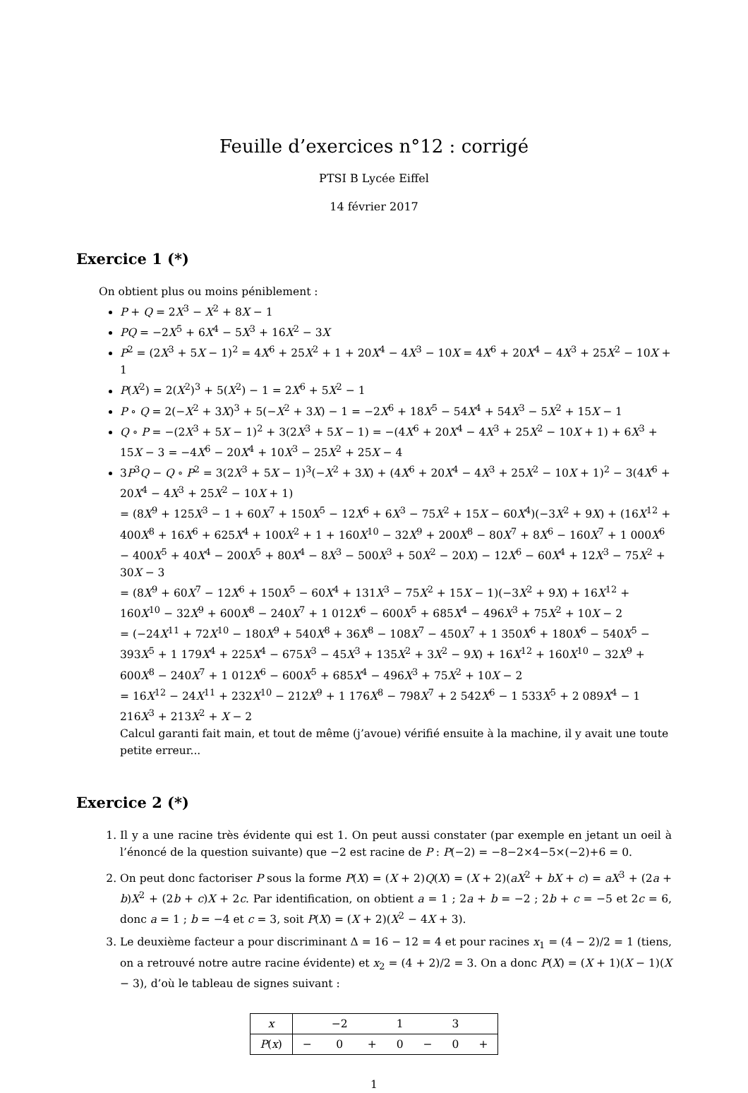Feuille d’exercices n°12 : corrigé
PTSI B Lycée Eiffel
14 février 2017
Exercice 1 (*)
On obtient plus ou moins péniblement :
P + Q = 2X<sup>3</sup> − X<sup>2</sup> + 8X − 1
PQ = −2X<sup>5</sup> + 6X<sup>4</sup> − 5X<sup>3</sup> + 16X<sup>2</sup> − 3X
P<sup>2</sup> = (2X<sup>3</sup> + 5X − 1)<sup>2</sup> = 4X<sup>6</sup> + 25X<sup>2</sup> + 1 + 20X<sup>4</sup> − 4X<sup>3</sup> − 10X = 4X<sup>6</sup> + 20X<sup>4</sup> − 4X<sup>3</sup> + 25X<sup>2</sup> − 10X + 1
P(X<sup>2</sup>) = 2(X<sup>2</sup>)<sup>3</sup> + 5(X<sup>2</sup>) − 1 = 2X<sup>6</sup> + 5X<sup>2</sup> − 1
P ∘ Q = 2(−X<sup>2</sup> + 3X)<sup>3</sup> + 5(−X<sup>2</sup> + 3X) − 1 = −2X<sup>6</sup> + 18X<sup>5</sup> − 54X<sup>4</sup> + 54X<sup>3</sup> − 5X<sup>2</sup> + 15X − 1
Q ∘ P = −(2X<sup>3</sup> + 5X − 1)<sup>2</sup> + 3(2X<sup>3</sup> + 5X − 1) = −(4X<sup>6</sup> + 20X<sup>4</sup> − 4X<sup>3</sup> + 25X<sup>2</sup> − 10X + 1) + 6X<sup>3</sup> + 15X − 3 = −4X<sup>6</sup> − 20X<sup>4</sup> + 10X<sup>3</sup> − 25X<sup>2</sup> + 25X − 4
3P<sup>3</sup>Q − Q ∘ P<sup>2</sup> = 3(2X<sup>3</sup> + 5X − 1)<sup>3</sup>(−X<sup>2</sup> + 3X) + (4X<sup>6</sup> + 20X<sup>4</sup> − 4X<sup>3</sup> + 25X<sup>2</sup> − 10X + 1)<sup>2</sup> − 3(4X<sup>6</sup> + 20X<sup>4</sup> − 4X<sup>3</sup> + 25X<sup>2</sup> − 10X + 1)
= (8X<sup>9</sup> + 125X<sup>3</sup> − 1 + 60X<sup>7</sup> + 150X<sup>5</sup> − 12X<sup>6</sup> + 6X<sup>3</sup> − 75X<sup>2</sup> + 15X − 60X<sup>4</sup>)(−3X<sup>2</sup> + 9X) + (16X<sup>12</sup> + 400X<sup>8</sup> + 16X<sup>6</sup> + 625X<sup>4</sup> + 100X<sup>2</sup> + 1 + 160X<sup>10</sup> − 32X<sup>9</sup> + 200X<sup>8</sup> − 80X<sup>7</sup> + 8X<sup>6</sup> − 160X<sup>7</sup> + 1 000X<sup>6</sup> − 400X<sup>5</sup> + 40X<sup>4</sup> − 200X<sup>5</sup> + 80X<sup>4</sup> − 8X<sup>3</sup> − 500X<sup>3</sup> + 50X<sup>2</sup> − 20X) − 12X<sup>6</sup> − 60X<sup>4</sup> + 12X<sup>3</sup> − 75X<sup>2</sup> + 30X − 3
= (8X<sup>9</sup> + 60X<sup>7</sup> − 12X<sup>6</sup> + 150X<sup>5</sup> − 60X<sup>4</sup> + 131X<sup>3</sup> − 75X<sup>2</sup> + 15X − 1)(−3X<sup>2</sup> + 9X) + 16X<sup>12</sup> + 160X<sup>10</sup> − 32X<sup>9</sup> + 600X<sup>8</sup> − 240X<sup>7</sup> + 1 012X<sup>6</sup> − 600X<sup>5</sup> + 685X<sup>4</sup> − 496X<sup>3</sup> + 75X<sup>2</sup> + 10X − 2
= (−24X<sup>11</sup> + 72X<sup>10</sup> − 180X<sup>9</sup> + 540X<sup>8</sup> + 36X<sup>8</sup> − 108X<sup>7</sup> − 450X<sup>7</sup> + 1 350X<sup>6</sup> + 180X<sup>6</sup> − 540X<sup>5</sup> − 393X<sup>5</sup> + 1 179X<sup>4</sup> + 225X<sup>4</sup> − 675X<sup>3</sup> − 45X<sup>3</sup> + 135X<sup>2</sup> + 3X<sup>2</sup> − 9X) + 16X<sup>12</sup> + 160X<sup>10</sup> − 32X<sup>9</sup> + 600X<sup>8</sup> − 240X<sup>7</sup> + 1 012X<sup>6</sup> − 600X<sup>5</sup> + 685X<sup>4</sup> − 496X<sup>3</sup> + 75X<sup>2</sup> + 10X − 2
= 16X<sup>12</sup> − 24X<sup>11</sup> + 232X<sup>10</sup> − 212X<sup>9</sup> + 1 176X<sup>8</sup> − 798X<sup>7</sup> + 2 542X<sup>6</sup> − 1 533X<sup>5</sup> + 2 089X<sup>4</sup> − 1 216X<sup>3</sup> + 213X<sup>2</sup> + X − 2
Calcul garanti fait main, et tout de même (j’avoue) vérifié ensuite à la machine, il y avait une toute petite erreur...
Exercice 2 (*)
1. Il y a une racine très évidente qui est 1. On peut aussi constater (par exemple en jetant un oeil à l’énoncé de la question suivante) que −2 est racine de P : P(−2) = −8−2×4−5×(−2)+6 = 0.
2. On peut donc factoriser P sous la forme P(X) = (X + 2)Q(X) = (X + 2)(aX<sup>2</sup> + bX + c) = aX<sup>3</sup> + (2a + b)X<sup>2</sup> + (2b + c)X + 2c. Par identification, on obtient a = 1 ; 2a + b = −2 ; 2b + c = −5 et 2c = 6, donc a = 1 ; b = −4 et c = 3, soit P(X) = (X + 2)(X<sup>2</sup> − 4X + 3).
3. Le deuxième facteur a pour discriminant Δ = 16 − 12 = 4 et pour racines x<sub>1</sub> = (4 − 2)/2 = 1 (tiens, on a retrouvé notre autre racine évidente) et x<sub>2</sub> = (4 + 2)/2 = 3. On a donc P(X) = (X + 1)(X − 1)(X − 3), d’où le tableau de signes suivant :
| x | | −2 | | 1 | | 3 | |
| P ( x ) | − | 0 | + | 0 | − | 0 | + |
1